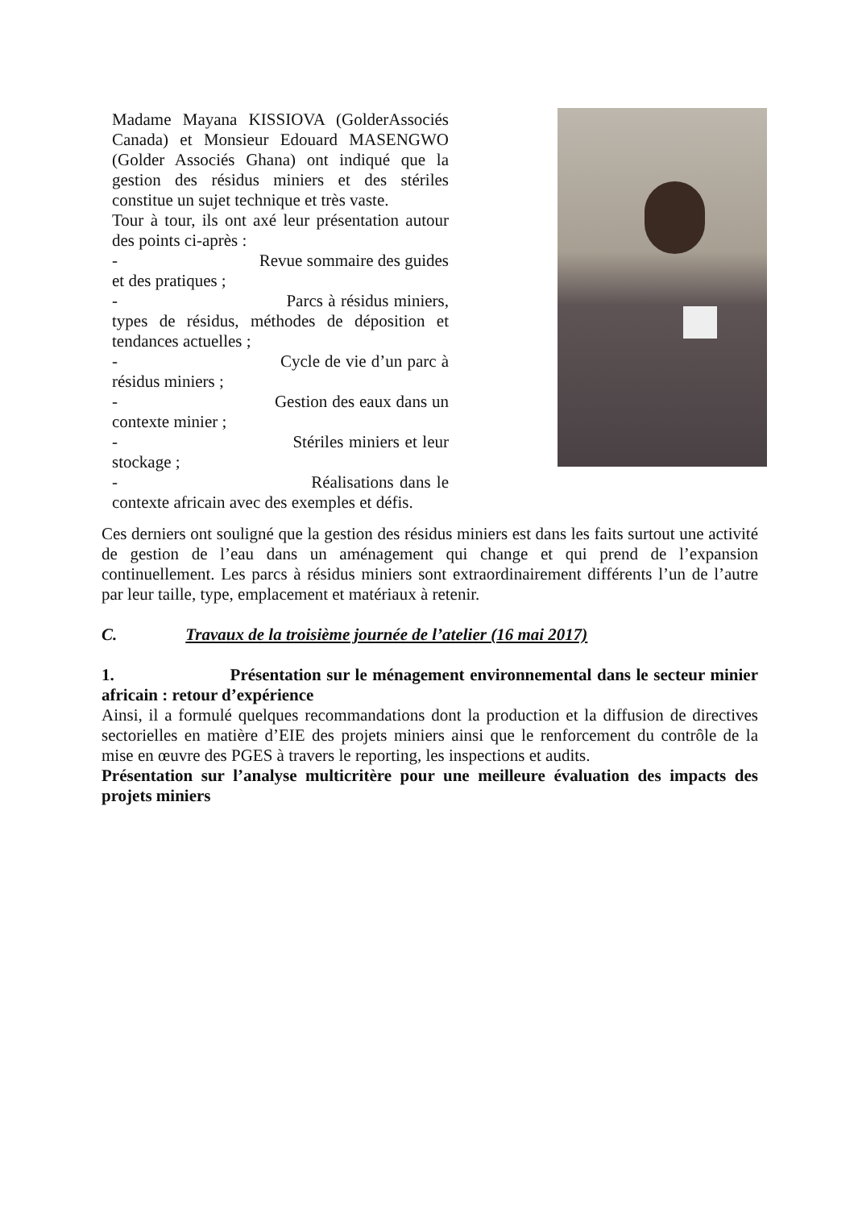Madame Mayana KISSIOVA (GolderAssociés Canada) et Monsieur Edouard MASENGWO (Golder Associés Ghana) ont indiqué que la gestion des résidus miniers et des stériles constitue un sujet technique et très vaste.
Tour à tour, ils ont axé leur présentation autour des points ci-après :
- Revue sommaire des guides et des pratiques ;
- Parcs à résidus miniers, types de résidus, méthodes de déposition et tendances actuelles ;
- Cycle de vie d’un parc à résidus miniers ;
- Gestion des eaux dans un contexte minier ;
- Stériles miniers et leur stockage ;
- Réalisations dans le contexte africain avec des exemples et défis.
Ces derniers ont souligné que la gestion des résidus miniers est dans les faits surtout une activité de gestion de l’eau dans un aménagement qui change et qui prend de l’expansion continuellement. Les parcs à résidus miniers sont extraordinairement différents l’un de l’autre par leur taille, type, emplacement et matériaux à retenir.
C. Travaux de la troisième journée de l’atelier (16 mai 2017)
1. Présentation sur le ménagement environnemental dans le secteur minier africain : retour d’expérience
Ainsi, il a formulé quelques recommandations dont la production et la diffusion de directives sectorielles en matière d’EIE des projets miniers ainsi que le renforcement du contrôle de la mise en œuvre des PGES à travers le reporting, les inspections et audits.
Présentation sur l’analyse multicritère pour une meilleure évaluation des impacts des projets miniers